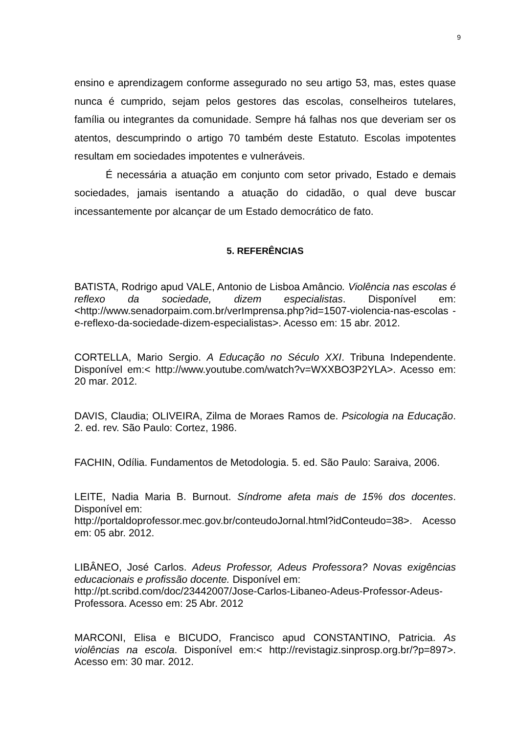9
ensino e aprendizagem conforme assegurado no seu artigo 53, mas, estes quase nunca é cumprido, sejam pelos gestores das escolas, conselheiros tutelares, família ou integrantes da comunidade. Sempre há falhas nos que deveriam ser os atentos, descumprindo o artigo 70 também deste Estatuto. Escolas impotentes resultam em sociedades impotentes e vulneráveis.
É necessária a atuação em conjunto com setor privado, Estado e demais sociedades, jamais isentando a atuação do cidadão, o qual deve buscar incessantemente por alcançar de um Estado democrático de fato.
5. REFERÊNCIAS
BATISTA, Rodrigo apud VALE, Antonio de Lisboa Amâncio. Violência nas escolas é reflexo da sociedade, dizem especialistas. Disponível em: <http://www.senadorpaim.com.br/verImprensa.php?id=1507-violencia-nas-escolas -e-reflexo-da-sociedade-dizem-especialistas>. Acesso em: 15 abr. 2012.
CORTELLA, Mario Sergio. A Educação no Século XXI. Tribuna Independente. Disponível em:< http://www.youtube.com/watch?v=WXXBO3P2YLA>. Acesso em: 20 mar. 2012.
DAVIS, Claudia; OLIVEIRA, Zilma de Moraes Ramos de. Psicologia na Educação. 2. ed. rev. São Paulo: Cortez, 1986.
FACHIN, Odília. Fundamentos de Metodologia. 5. ed. São Paulo: Saraiva, 2006.
LEITE, Nadia Maria B. Burnout. Síndrome afeta mais de 15% dos docentes. Disponível em:
http://portaldoprofessor.mec.gov.br/conteudoJornal.html?idConteudo=38>. Acesso em: 05 abr. 2012.
LIBÂNEO, José Carlos. Adeus Professor, Adeus Professora? Novas exigências educacionais e profissão docente. Disponível em:
http://pt.scribd.com/doc/23442007/Jose-Carlos-Libaneo-Adeus-Professor-Adeus-Professora. Acesso em: 25 Abr. 2012
MARCONI, Elisa e BICUDO, Francisco apud CONSTANTINO, Patricia. As violências na escola. Disponível em:< http://revistagiz.sinprosp.org.br/?p=897>. Acesso em: 30 mar. 2012.